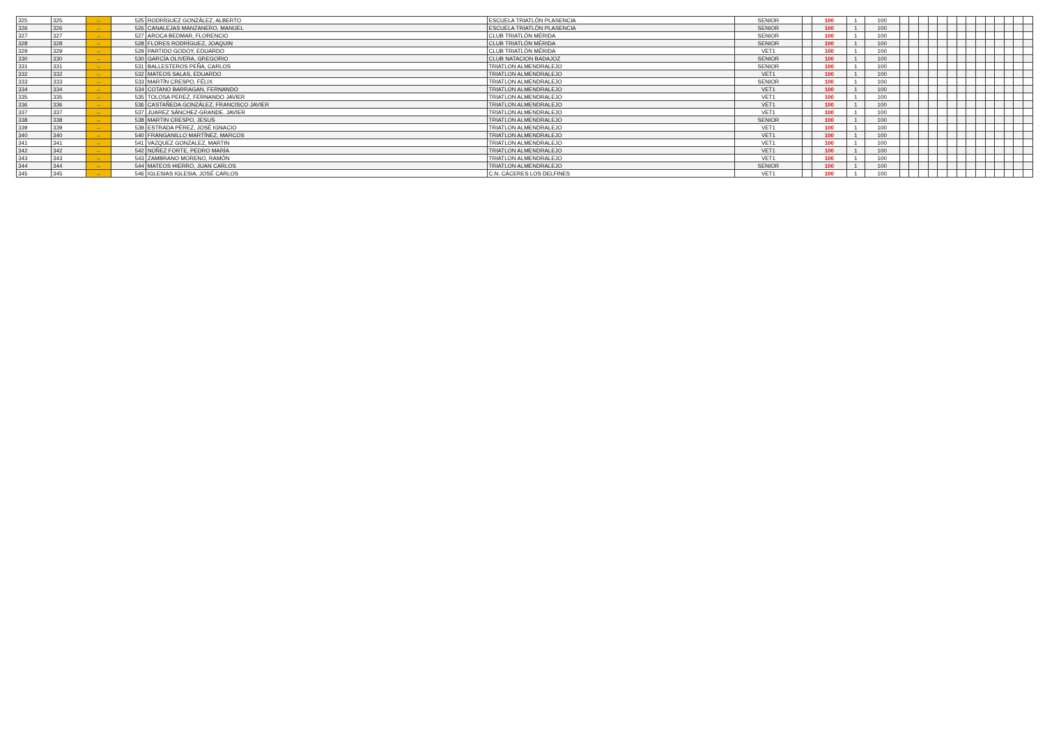| 325 | 325 | ↔ | 525 | RODRÍGUEZ GONZÁLEZ, ALBERTO | ESCUELA TRIATLÓN PLASENCIA | SENIOR | | 100 | 1 | 100 | | | | | | | | | | | | | | |
| 326 | 326 | ↔ | 526 | CANALEJAS MANZANERO, MANUEL | ESCUELA TRIATLÓN PLASENCIA | SENIOR | | 100 | 1 | 100 | | | | | | | | | | | | | | |
| 327 | 327 | ↔ | 527 | AROCA BEDMAR, FLORENCIO | CLUB TRIATLÓN MÉRIDA | SENIOR | | 100 | 1 | 100 | | | | | | | | | | | | | | |
| 328 | 328 | ↔ | 528 | FLORES RODRÍGUEZ, JOAQUIN | CLUB TRIATLÓN MÉRIDA | SENIOR | | 100 | 1 | 100 | | | | | | | | | | | | | | |
| 329 | 329 | ↔ | 529 | PARTIDO GODOY, EDUARDO | CLUB TRIATLÓN MÉRIDA | VET1 | | 100 | 1 | 100 | | | | | | | | | | | | | | |
| 330 | 330 | ↔ | 530 | GARCÍA OLIVERA, GREGORIO | CLUB NATACION BADAJOZ | SENIOR | | 100 | 1 | 100 | | | | | | | | | | | | | | |
| 331 | 331 | ↔ | 531 | BALLESTEROS PEÑA, CARLOS | TRIATLON ALMENDRALEJO | SENIOR | | 100 | 1 | 100 | | | | | | | | | | | | | | |
| 332 | 332 | ↔ | 532 | MATEOS SALAS, EDUARDO | TRIATLON ALMENDRALEJO | VET1 | | 100 | 1 | 100 | | | | | | | | | | | | | | |
| 333 | 333 | ↔ | 533 | MARTÍN CRESPO, FÉLIX | TRIATLON ALMENDRALEJO | SENIOR | | 100 | 1 | 100 | | | | | | | | | | | | | | |
| 334 | 334 | ↔ | 534 | COTANO BARRAGAN, FERNANDO | TRIATLON ALMENDRALEJO | VET1 | | 100 | 1 | 100 | | | | | | | | | | | | | | |
| 335 | 335 | ↔ | 535 | TOLOSA PEREZ, FERNANDO JAVIER | TRIATLON ALMENDRALEJO | VET1 | | 100 | 1 | 100 | | | | | | | | | | | | | | |
| 336 | 336 | ↔ | 536 | CASTAÑEDA GONZÁLEZ, FRANCISCO JAVIER | TRIATLON ALMENDRALEJO | VET1 | | 100 | 1 | 100 | | | | | | | | | | | | | | |
| 337 | 337 | ↔ | 537 | JUAREZ SÁNCHEZ-GRANDE, JAVIER | TRIATLON ALMENDRALEJO | VET1 | | 100 | 1 | 100 | | | | | | | | | | | | | | |
| 338 | 338 | ↔ | 538 | MARTIN CRESPO, JESUS | TRIATLON ALMENDRALEJO | SENIOR | | 100 | 1 | 100 | | | | | | | | | | | | | | |
| 339 | 339 | ↔ | 539 | ESTRADA PÉREZ, JOSÉ IGNACIO | TRIATLON ALMENDRALEJO | VET1 | | 100 | 1 | 100 | | | | | | | | | | | | | | |
| 340 | 340 | ↔ | 540 | FRANGANILLO MARTÍNEZ, MARCOS | TRIATLON ALMENDRALEJO | VET1 | | 100 | 1 | 100 | | | | | | | | | | | | | | |
| 341 | 341 | ↔ | 541 | VAZQUEZ GONZALEZ, MARTIN | TRIATLON ALMENDRALEJO | VET1 | | 100 | 1 | 100 | | | | | | | | | | | | | | |
| 342 | 342 | ↔ | 542 | NÚÑEZ FORTE, PEDRO MARÍA | TRIATLON ALMENDRALEJO | VET1 | | 100 | 1 | 100 | | | | | | | | | | | | | | |
| 343 | 343 | ↔ | 543 | ZAMBRANO MORENO, RAMÓN | TRIATLON ALMENDRALEJO | VET1 | | 100 | 1 | 100 | | | | | | | | | | | | | | |
| 344 | 344 | ↔ | 544 | MATEOS HIERRO, JUAN CARLOS | TRIATLON ALMENDRALEJO | SENIOR | | 100 | 1 | 100 | | | | | | | | | | | | | | |
| 345 | 345 | ↔ | 546 | IGLESIAS IGLESIA, JOSÉ CARLOS | C.N. CÁCERES LOS DELFINES | VET1 | | 100 | 1 | 100 | | | | | | | | | | | | | | |